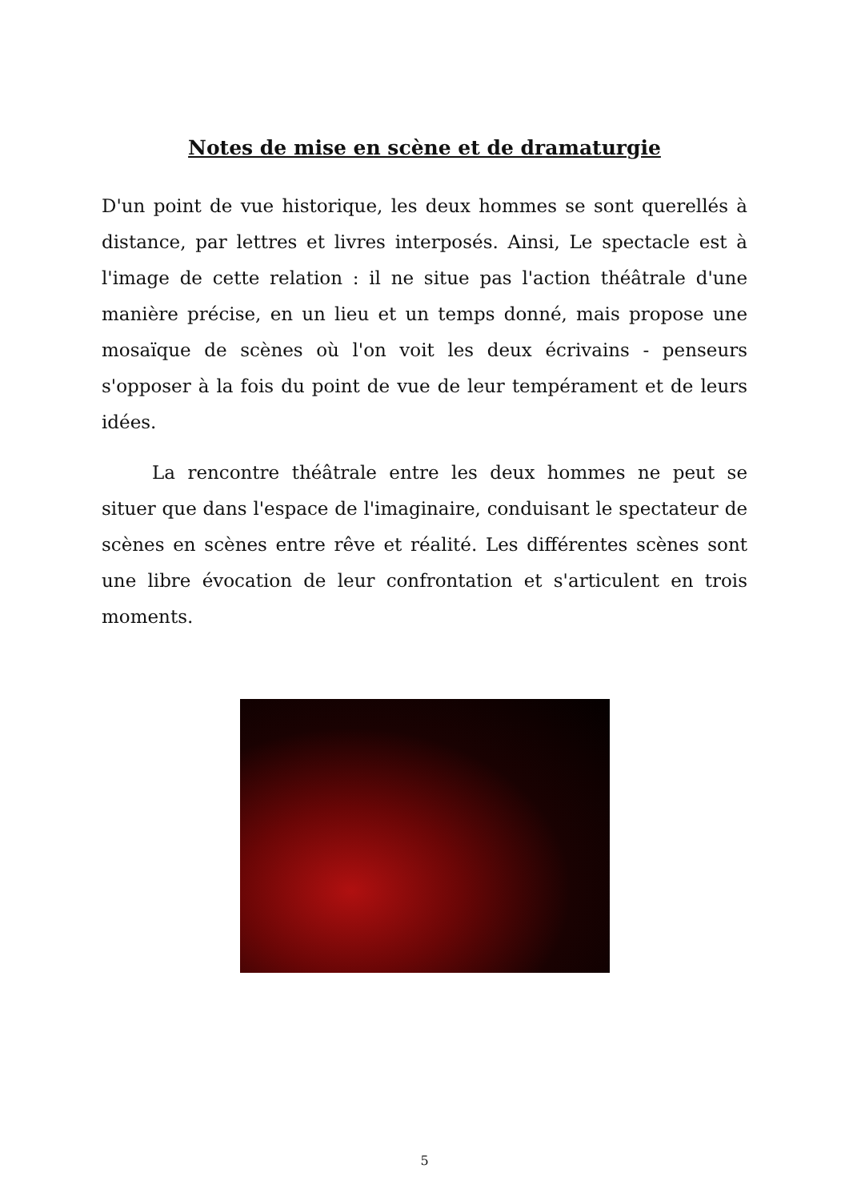Notes de mise en scène et de dramaturgie
D'un point de vue historique, les deux hommes se sont querellés à distance, par lettres et livres interposés. Ainsi, Le spectacle est à l'image de cette relation : il ne situe pas l'action théâtrale d'une manière précise, en un lieu et un temps donné, mais propose une mosaïque de scènes où l'on voit les deux écrivains - penseurs s'opposer à la fois du point de vue de leur tempérament et de leurs idées.
La rencontre théâtrale entre les deux hommes ne peut se situer que dans l'espace de l'imaginaire, conduisant le spectateur de scènes en scènes entre rêve et réalité. Les différentes scènes sont une libre évocation de leur confrontation et s'articulent en trois moments.
5